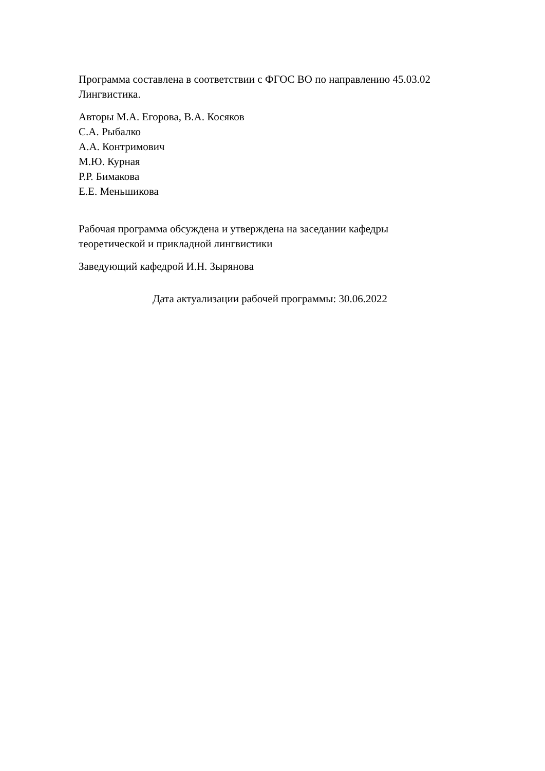Программа составлена в соответствии с ФГОС ВО по направлению 45.03.02
Лингвистика.
Авторы М.А. Егорова, В.А. Косяков
С.А. Рыбалко
А.А. Контримович
М.Ю. Курная
Р.Р. Бимакова
Е.Е. Меньшикова
Рабочая программа обсуждена и утверждена на заседании кафедры
теоретической и прикладной лингвистики
Заведующий кафедрой И.Н. Зырянова
Дата актуализации рабочей программы: 30.06.2022